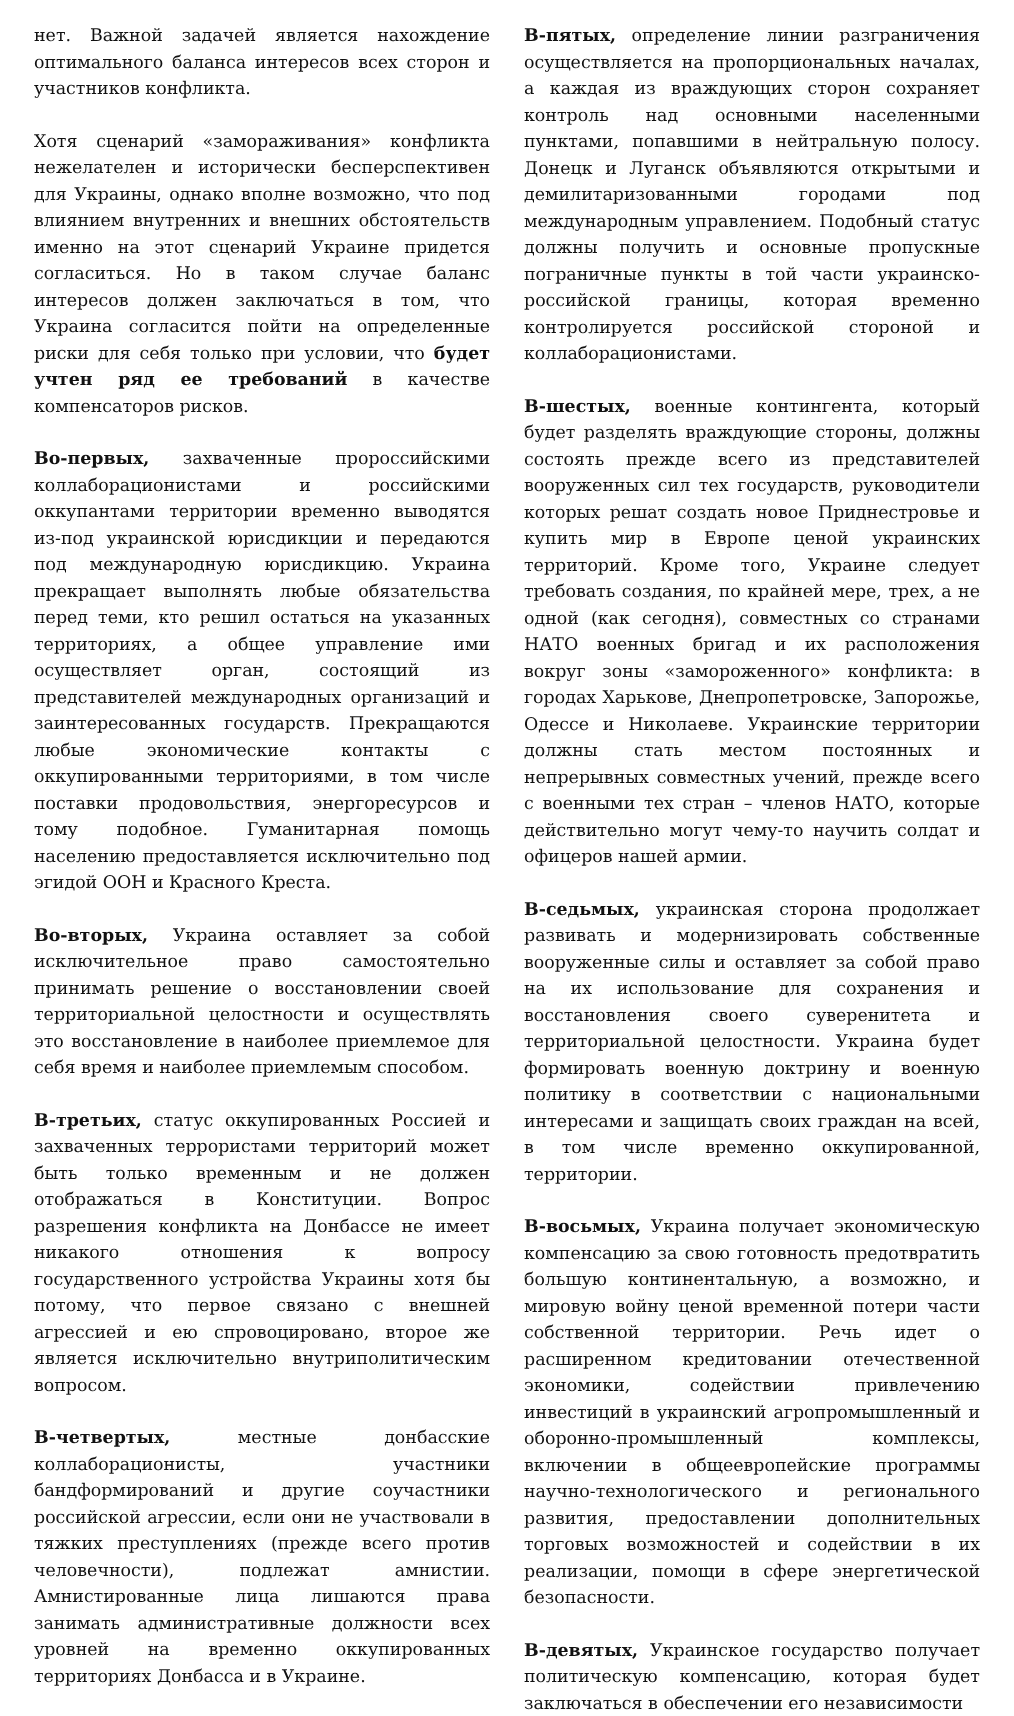нет. Важной задачей является нахождение оптимального баланса интересов всех сторон и участников конфликта.
Хотя сценарий «замораживания» конфликта нежелателен и исторически бесперспективен для Украины, однако вполне возможно, что под влиянием внутренних и внешних обстоятельств именно на этот сценарий Украине придется согласиться. Но в таком случае баланс интересов должен заключаться в том, что Украина согласится пойти на определенные риски для себя только при условии, что будет учтен ряд ее требований в качестве компенсаторов рисков.
Во-первых, захваченные пророссийскими коллаборационистами и российскими оккупантами территории временно выводятся из-под украинской юрисдикции и передаются под международную юрисдикцию. Украина прекращает выполнять любые обязательства перед теми, кто решил остаться на указанных территориях, а общее управление ими осуществляет орган, состоящий из представителей международных организаций и заинтересованных государств. Прекращаются любые экономические контакты с оккупированными территориями, в том числе поставки продовольствия, энергоресурсов и тому подобное. Гуманитарная помощь населению предоставляется исключительно под эгидой ООН и Красного Креста.
Во-вторых, Украина оставляет за собой исключительное право самостоятельно принимать решение о восстановлении своей территориальной целостности и осуществлять это восстановление в наиболее приемлемое для себя время и наиболее приемлемым способом.
В-третьих, статус оккупированных Россией и захваченных террористами территорий может быть только временным и не должен отображаться в Конституции. Вопрос разрешения конфликта на Донбассе не имеет никакого отношения к вопросу государственного устройства Украины хотя бы потому, что первое связано с внешней агрессией и ею спровоцировано, второе же является исключительно внутриполитическим вопросом.
В-четвертых, местные донбасские коллаборационисты, участники бандформирований и другие соучастники российской агрессии, если они не участвовали в тяжких преступлениях (прежде всего против человечности), подлежат амнистии. Амнистированные лица лишаются права занимать административные должности всех уровней на временно оккупированных территориях Донбасса и в Украине.
В-пятых, определение линии разграничения осуществляется на пропорциональных началах, а каждая из враждующих сторон сохраняет контроль над основными населенными пунктами, попавшими в нейтральную полосу. Донецк и Луганск объявляются открытыми и демилитаризованными городами под международным управлением. Подобный статус должны получить и основные пропускные пограничные пункты в той части украинско-российской границы, которая временно контролируется российской стороной и коллаборационистами.
В-шестых, военные контингента, который будет разделять враждующие стороны, должны состоять прежде всего из представителей вооруженных сил тех государств, руководители которых решат создать новое Приднестровье и купить мир в Европе ценой украинских территорий. Кроме того, Украине следует требовать создания, по крайней мере, трех, а не одной (как сегодня), совместных со странами НАТО военных бригад и их расположения вокруг зоны «замороженного» конфликта: в городах Харькове, Днепропетровске, Запорожье, Одессе и Николаеве. Украинские территории должны стать местом постоянных и непрерывных совместных учений, прежде всего с военными тех стран – членов НАТО, которые действительно могут чему-то научить солдат и офицеров нашей армии.
В-седьмых, украинская сторона продолжает развивать и модернизировать собственные вооруженные силы и оставляет за собой право на их использование для сохранения и восстановления своего суверенитета и территориальной целостности. Украина будет формировать военную доктрину и военную политику в соответствии с национальными интересами и защищать своих граждан на всей, в том числе временно оккупированной, территории.
В-восьмых, Украина получает экономическую компенсацию за свою готовность предотвратить большую континентальную, а возможно, и мировую войну ценой временной потери части собственной территории. Речь идет о расширенном кредитовании отечественной экономики, содействии привлечению инвестиций в украинский агропромышленный и оборонно-промышленный комплексы, включении в общеевропейские программы научно-технологического и регионального развития, предоставлении дополнительных торговых возможностей и содействии в их реализации, помощи в сфере энергетической безопасности.
В-девятых, Украинское государство получает политическую компенсацию, которая будет заключаться в обеспечении его независимости